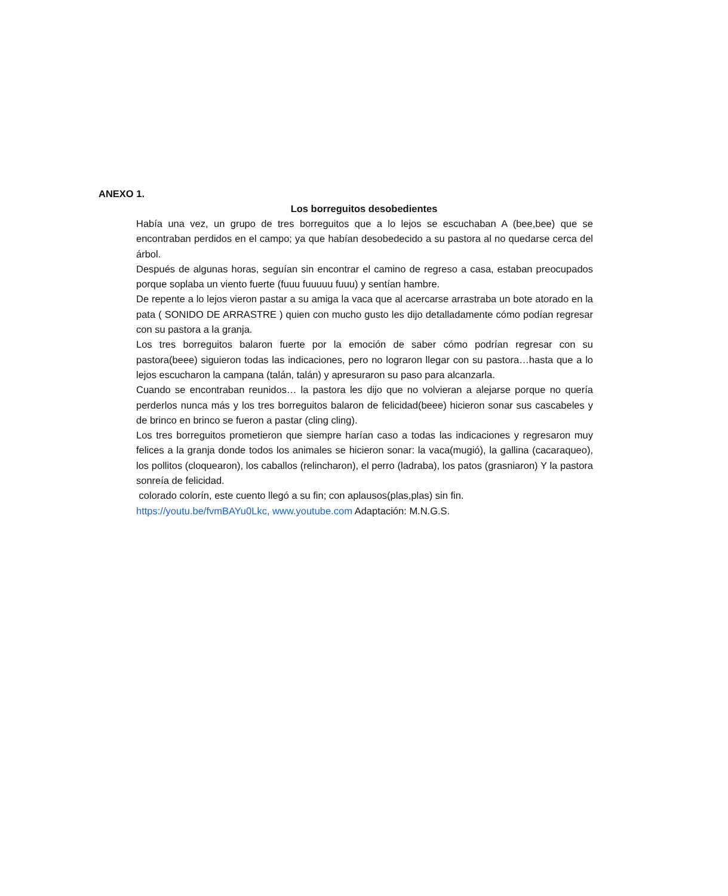ANEXO 1.
Los borreguitos desobedientes
Había una vez, un grupo de tres borreguitos que a lo lejos se escuchaban A (bee,bee) que se encontraban perdidos en el campo; ya que habían desobedecido a su pastora al no quedarse cerca del árbol.
Después de algunas horas, seguían sin encontrar el camino de regreso a casa, estaban preocupados porque soplaba un viento fuerte (fuuu fuuuuu fuuu) y sentían hambre.
De repente a lo lejos vieron pastar a su amiga la vaca que al acercarse arrastraba un bote atorado en la pata ( SONIDO DE ARRASTRE ) quien con mucho gusto les dijo detalladamente cómo podían regresar con su pastora a la granja.
Los tres borreguitos balaron fuerte por la emoción de saber cómo podrían regresar con su pastora(beee) siguieron todas las indicaciones, pero no lograron llegar con su pastora…hasta que a lo lejos escucharon la campana (talán, talán) y apresuraron su paso para alcanzarla.
Cuando se encontraban reunidos… la pastora les dijo que no volvieran a alejarse porque no quería perderlos nunca más y los tres borreguitos balaron de felicidad(beee) hicieron sonar sus cascabeles y de brinco en brinco se fueron a pastar (cling cling).
Los tres borreguitos prometieron que siempre harían caso a todas las indicaciones y regresaron muy felices a la granja donde todos los animales se hicieron sonar: la vaca(mugió), la gallina (cacaraqueo), los pollitos (cloquearon), los caballos (relincharon), el perro (ladraba), los patos (grasniaron) Y la pastora sonreía de felicidad.
colorado colorín, este cuento llegó a su fin; con aplausos(plas,plas) sin fin.
https://youtu.be/fvmBAYu0Lkc, www.youtube.com Adaptación: M.N.G.S.